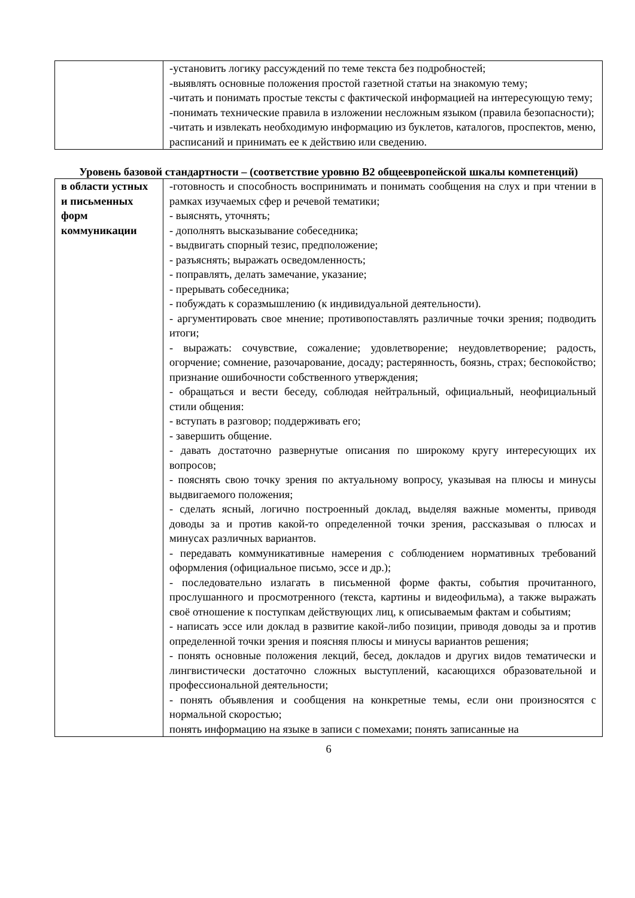| | -установить логику рассуждений по теме текста без подробностей; -выявлять основные положения простой газетной статьи на знакомую тему; -читать и понимать простые тексты с фактической информацией на интересующую тему; -понимать технические правила в изложении несложным языком (правила безопасности); -читать и извлекать необходимую информацию из буклетов, каталогов, проспектов, меню, расписаний и принимать ее к действию или сведению. |
Уровень базовой стандартности – (соответствие уровню B2 общеевропейской шкалы компетенций)
| в области устных и письменных форм коммуникации | -готовность и способность воспринимать и понимать сообщения на слух и при чтении в рамках изучаемых сфер и речевой тематики; - выяснять, уточнять; - дополнять высказывание собеседника; - выдвигать спорный тезис, предположение; - разъяснять; выражать осведомленность; - поправлять, делать замечание, указание; - прерывать собеседника; - побуждать к соразмышлению (к индивидуальной деятельности). - аргументировать свое мнение; противопоставлять различные точки зрения; подводить итоги; - выражать: сочувствие, сожаление; удовлетворение; неудовлетворение; радость, огорчение; сомнение, разочарование, досаду; растерянность, боязнь, страх; беспокойство; признание ошибочности собственного утверждения; - обращаться и вести беседу, соблюдая нейтральный, официальный, неофициальный стили общения: - вступать в разговор; поддерживать его; - завершить общение. - давать достаточно развернутые описания по широкому кругу интересующих их вопросов; - пояснять свою точку зрения по актуальному вопросу, указывая на плюсы и минусы выдвигаемого положения; - сделать ясный, логично построенный доклад, выделяя важные моменты, приводя доводы за и против какой-то определенной точки зрения, рассказывая о плюсах и минусах различных вариантов. - передавать коммуникативные намерения с соблюдением нормативных требований оформления (официальное письмо, эссе и др.); - последовательно излагать в письменной форме факты, события прочитанного, прослушанного и просмотренного (текста, картины и видеофильма), а также выражать своё отношение к поступкам действующих лиц, к описываемым фактам и событиям; - написать эссе или доклад в развитие какой-либо позиции, приводя доводы за и против определенной точки зрения и поясняя плюсы и минусы вариантов решения; - понять основные положения лекций, бесед, докладов и других видов тематически и лингвистически достаточно сложных выступлений, касающихся образовательной и профессиональной деятельности; - понять объявления и сообщения на конкретные темы, если они произносятся с нормальной скоростью; понять информацию на языке в записи с помехами; понять записанные на |
6